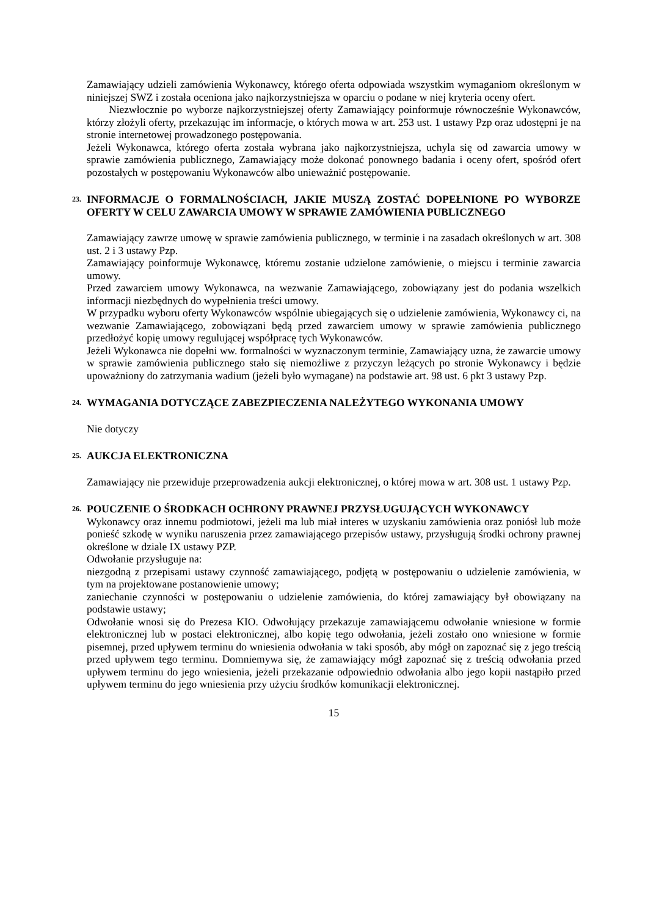Zamawiający udzieli zamówienia Wykonawcy, którego oferta odpowiada wszystkim wymaganiom określonym w niniejszej SWZ i została oceniona jako najkorzystniejsza w oparciu o podane w niej kryteria oceny ofert.
Niezwłocznie po wyborze najkorzystniejszej oferty Zamawiający poinformuje równocześnie Wykonawców, którzy złożyli oferty, przekazując im informacje, o których mowa w art. 253 ust. 1 ustawy Pzp oraz udostępni je na stronie internetowej prowadzonego postępowania.
Jeżeli Wykonawca, którego oferta została wybrana jako najkorzystniejsza, uchyla się od zawarcia umowy w sprawie zamówienia publicznego, Zamawiający może dokonać ponownego badania i oceny ofert, spośród ofert pozostałych w postępowaniu Wykonawców albo unieważnić postępowanie.
23. INFORMACJE O FORMALNOŚCIACH, JAKIE MUSZĄ ZOSTAĆ DOPEŁNIONE PO WYBORZE OFERTY W CELU ZAWARCIA UMOWY W SPRAWIE ZAMÓWIENIA PUBLICZNEGO
Zamawiający zawrze umowę w sprawie zamówienia publicznego, w terminie i na zasadach określonych w art. 308 ust. 2 i 3 ustawy Pzp.
Zamawiający poinformuje Wykonawcę, któremu zostanie udzielone zamówienie, o miejscu i terminie zawarcia umowy.
Przed zawarciem umowy Wykonawca, na wezwanie Zamawiającego, zobowiązany jest do podania wszelkich informacji niezbędnych do wypełnienia treści umowy.
W przypadku wyboru oferty Wykonawców wspólnie ubiegających się o udzielenie zamówienia, Wykonawcy ci, na wezwanie Zamawiającego, zobowiązani będą przed zawarciem umowy w sprawie zamówienia publicznego przedłożyć kopię umowy regulującej współpracę tych Wykonawców.
Jeżeli Wykonawca nie dopełni ww. formalności w wyznaczonym terminie, Zamawiający uzna, że zawarcie umowy w sprawie zamówienia publicznego stało się niemożliwe z przyczyn leżących po stronie Wykonawcy i będzie upoważniony do zatrzymania wadium (jeżeli było wymagane) na podstawie art. 98 ust. 6 pkt 3 ustawy Pzp.
24. WYMAGANIA DOTYCZĄCE ZABEZPIECZENIA NALEŻYTEGO WYKONANIA UMOWY
Nie dotyczy
25. AUKCJA ELEKTRONICZNA
Zamawiający nie przewiduje przeprowadzenia aukcji elektronicznej, o której mowa w art. 308 ust. 1 ustawy Pzp.
26. POUCZENIE O ŚRODKACH OCHRONY PRAWNEJ PRZYSŁUGUJĄCYCH WYKONAWCY
Wykonawcy oraz innemu podmiotowi, jeżeli ma lub miał interes w uzyskaniu zamówienia oraz poniósł lub może ponieść szkodę w wyniku naruszenia przez zamawiającego przepisów ustawy, przysługują środki ochrony prawnej określone w dziale IX ustawy PZP.
Odwołanie przysługuje na:
niezgodną z przepisami ustawy czynność zamawiającego, podjętą w postępowaniu o udzielenie zamówienia, w tym na projektowane postanowienie umowy;
zaniechanie czynności w postępowaniu o udzielenie zamówienia, do której zamawiający był obowiązany na podstawie ustawy;
Odwołanie wnosi się do Prezesa KIO. Odwołujący przekazuje zamawiającemu odwołanie wniesione w formie elektronicznej lub w postaci elektronicznej, albo kopię tego odwołania, jeżeli zostało ono wniesione w formie pisemnej, przed upływem terminu do wniesienia odwołania w taki sposób, aby mógł on zapoznać się z jego treścią przed upływem tego terminu. Domniemywa się, że zamawiający mógł zapoznać się z treścią odwołania przed upływem terminu do jego wniesienia, jeżeli przekazanie odpowiednio odwołania albo jego kopii nastąpiło przed upływem terminu do jego wniesienia przy użyciu środków komunikacji elektronicznej.
15